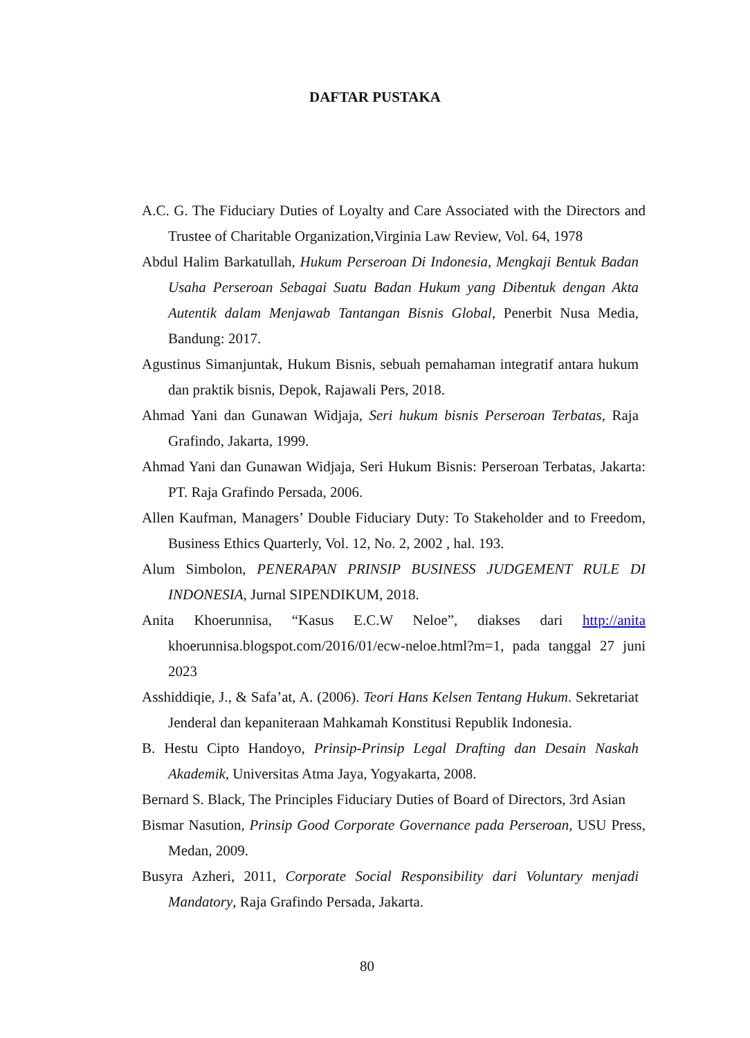DAFTAR PUSTAKA
A.C. G. The Fiduciary Duties of Loyalty and Care Associated with the Directors and Trustee of Charitable Organization,Virginia Law Review, Vol. 64, 1978
Abdul Halim Barkatullah, Hukum Perseroan Di Indonesia, Mengkaji Bentuk Badan Usaha Perseroan Sebagai Suatu Badan Hukum yang Dibentuk dengan Akta Autentik dalam Menjawab Tantangan Bisnis Global, Penerbit Nusa Media, Bandung: 2017.
Agustinus Simanjuntak, Hukum Bisnis, sebuah pemahaman integratif antara hukum dan praktik bisnis, Depok, Rajawali Pers, 2018.
Ahmad Yani dan Gunawan Widjaja, Seri hukum bisnis Perseroan Terbatas, Raja Grafindo, Jakarta, 1999.
Ahmad Yani dan Gunawan Widjaja, Seri Hukum Bisnis: Perseroan Terbatas, Jakarta: PT. Raja Grafindo Persada, 2006.
Allen Kaufman, Managers’ Double Fiduciary Duty: To Stakeholder and to Freedom, Business Ethics Quarterly, Vol. 12, No. 2, 2002 , hal. 193.
Alum Simbolon, PENERAPAN PRINSIP BUSINESS JUDGEMENT RULE DI INDONESIA, Jurnal SIPENDIKUM, 2018.
Anita Khoerunnisa, “Kasus E.C.W Neloe”, diakses dari http://anita khoerunnisa.blogspot.com/2016/01/ecw-neloe.html?m=1, pada tanggal 27 juni 2023
Asshiddiqie, J., & Safa’at, A. (2006). Teori Hans Kelsen Tentang Hukum. Sekretariat Jenderal dan kepaniteraan Mahkamah Konstitusi Republik Indonesia.
B. Hestu Cipto Handoyo, Prinsip-Prinsip Legal Drafting dan Desain Naskah Akademik, Universitas Atma Jaya, Yogyakarta, 2008.
Bernard S. Black, The Principles Fiduciary Duties of Board of Directors, 3rd Asian
Bismar Nasution, Prinsip Good Corporate Governance pada Perseroan, USU Press, Medan, 2009.
Busyra Azheri, 2011, Corporate Social Responsibility dari Voluntary menjadi Mandatory, Raja Grafindo Persada, Jakarta.
80